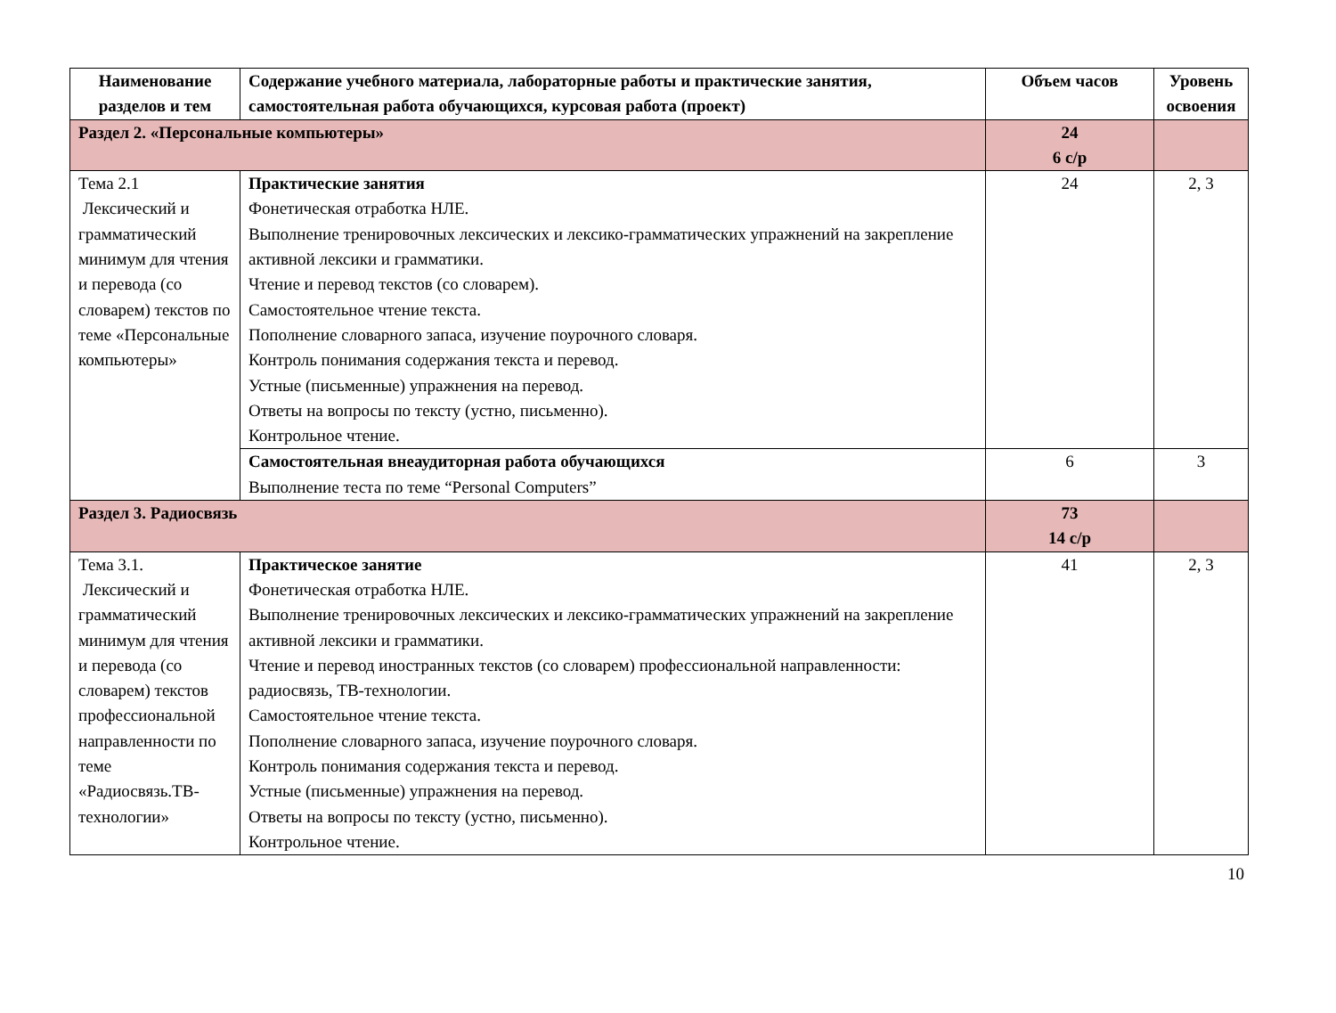| Наименование разделов и тем | Содержание учебного материала, лабораторные работы и практические занятия, самостоятельная работа обучающихся, курсовая работа (проект) | Объем часов | Уровень освоения |
| --- | --- | --- | --- |
| Раздел 2. «Персональные компьютеры» | | 24 6 с/р | |
| Тема 2.1 Лексический и грамматический минимум для чтения и перевода (со словарем) текстов по теме «Персональные компьютеры» | Практические занятия Фонетическая отработка НЛЕ. Выполнение тренировочных лексических и лексико-грамматических упражнений на закрепление активной лексики и грамматики. Чтение и перевод текстов (со словарем). Самостоятельное чтение текста. Пополнение словарного запаса, изучение поурочного словаря. Контроль понимания содержания текста и перевод. Устные (письменные) упражнения на перевод. Ответы на вопросы по тексту (устно, письменно). Контрольное чтение. | 24 | 2, 3 |
| | Самостоятельная внеаудиторная работа обучающихся Выполнение теста по теме “Personal Computers” | 6 | 3 |
| Раздел 3. Радиосвязь | | 73 14 с/р | |
| Тема 3.1. Лексический и грамматический минимум для чтения и перевода (со словарем) текстов профессиональной направленности по теме «Радиосвязь.ТВ-технологии» | Практическое занятие Фонетическая отработка НЛЕ. Выполнение тренировочных лексических и лексико-грамматических упражнений на закрепление активной лексики и грамматики. Чтение и перевод иностранных текстов (со словарем) профессиональной направленности: радиосвязь, ТВ-технологии. Самостоятельное чтение текста. Пополнение словарного запаса, изучение поурочного словаря. Контроль понимания содержания текста и перевод. Устные (письменные) упражнения на перевод. Ответы на вопросы по тексту (устно, письменно). Контрольное чтение. | 41 | 2, 3 |
10